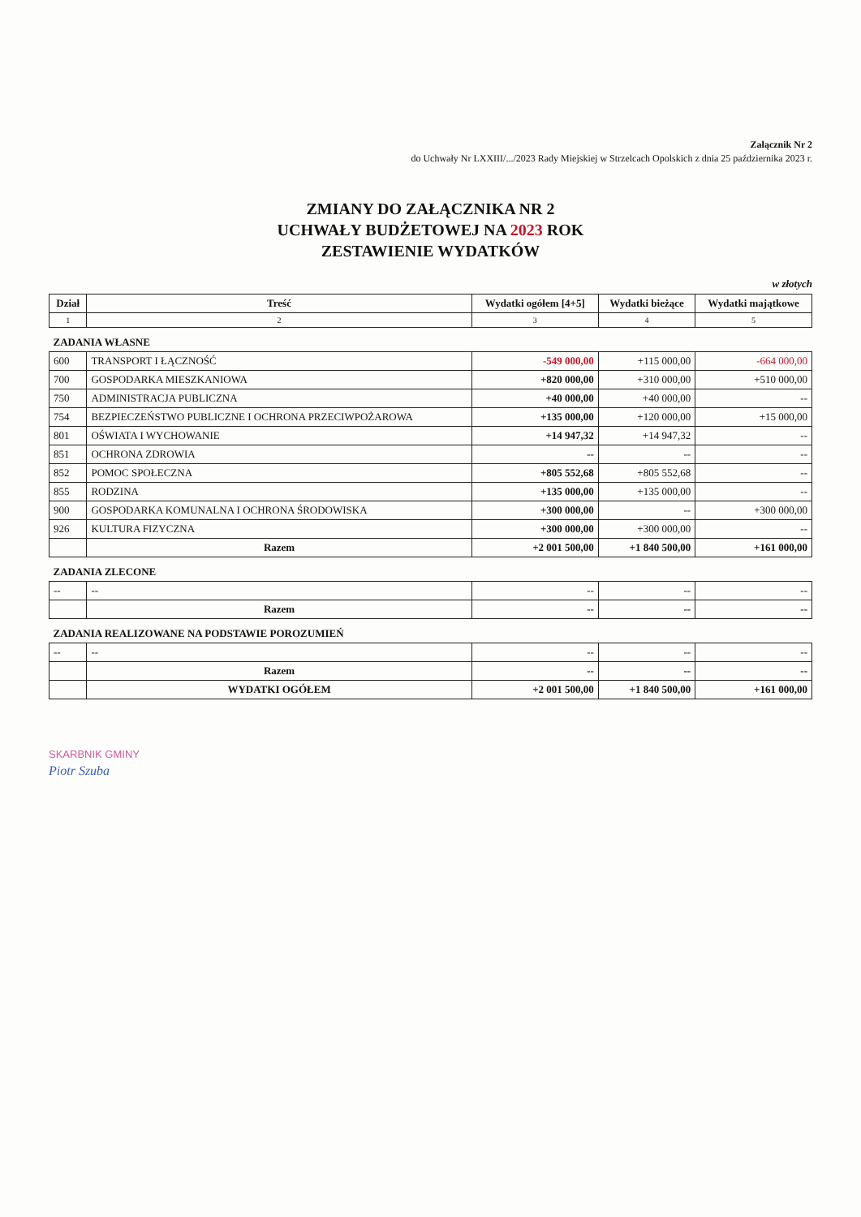Załącznik Nr 2
do Uchwały Nr LXXIII/.../2023 Rady Miejskiej w Strzelcach Opolskich z dnia 25 października 2023 r.
ZMIANY DO ZAŁĄCZNIKA NR 2
UCHWAŁY BUDŻETOWEJ NA 2023 ROK
ZESTAWIENIE WYDATKÓW
w złotych
| Dział | Treść | Wydatki ogółem [4+5] | Wydatki bieżące | Wydatki majątkowe |
| --- | --- | --- | --- | --- |
| 1 | 2 | 3 | 4 | 5 |
| ZADANIA WŁASNE | | | | |
| 600 | TRANSPORT I ŁĄCZNOŚĆ | -549 000,00 | +115 000,00 | -664 000,00 |
| 700 | GOSPODARKA MIESZKANIOWA | +820 000,00 | +310 000,00 | +510 000,00 |
| 750 | ADMINISTRACJA PUBLICZNA | +40 000,00 | +40 000,00 | -- |
| 754 | BEZPIECZEŃSTWO PUBLICZNE I OCHRONA PRZECIWPOŻAROWA | +135 000,00 | +120 000,00 | +15 000,00 |
| 801 | OŚWIATA I WYCHOWANIE | +14 947,32 | +14 947,32 | -- |
| 851 | OCHRONA ZDROWIA | -- | -- | -- |
| 852 | POMOC SPOŁECZNA | +805 552,68 | +805 552,68 | -- |
| 855 | RODZINA | +135 000,00 | +135 000,00 | -- |
| 900 | GOSPODARKA KOMUNALNA I OCHRONA ŚRODOWISKA | +300 000,00 | -- | +300 000,00 |
| 926 | KULTURA FIZYCZNA | +300 000,00 | +300 000,00 | -- |
| | Razem | +2 001 500,00 | +1 840 500,00 | +161 000,00 |
| ZADANIA ZLECONE | | | | |
| -- | -- | -- | -- | -- |
| | Razem | -- | -- | -- |
| ZADANIA REALIZOWANE NA PODSTAWIE POROZUMIEŃ | | | | |
| -- | -- | -- | -- | -- |
| | Razem | -- | -- | -- |
| | WYDATKI OGÓŁEM | +2 001 500,00 | +1 840 500,00 | +161 000,00 |
SKARBNIK GMINY
Piotr Szuba